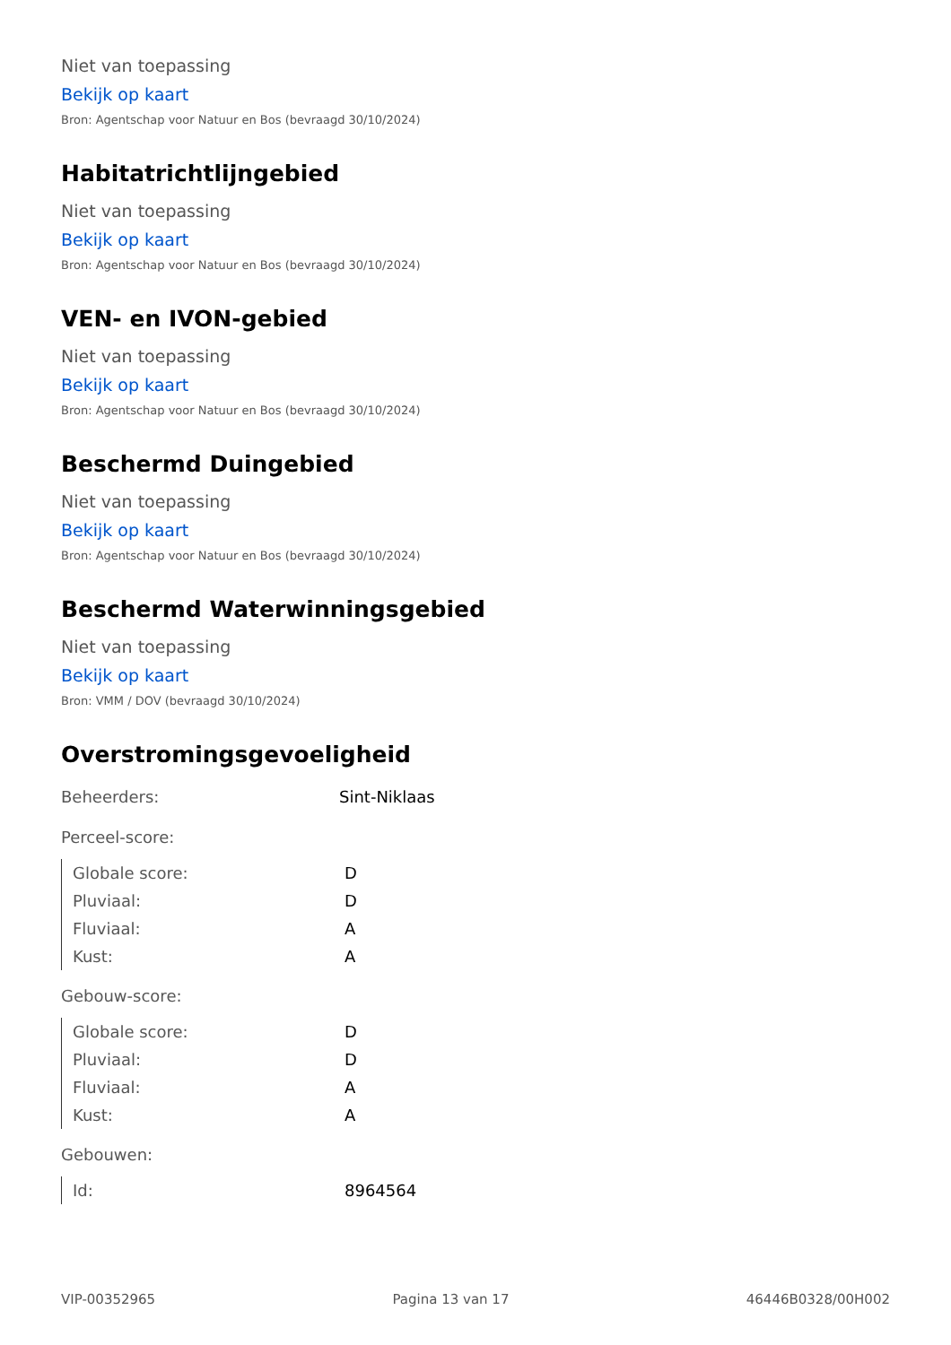Niet van toepassing
Bekijk op kaart
Bron: Agentschap voor Natuur en Bos (bevraagd 30/10/2024)
Habitatrichtlijngebied
Niet van toepassing
Bekijk op kaart
Bron: Agentschap voor Natuur en Bos (bevraagd 30/10/2024)
VEN- en IVON-gebied
Niet van toepassing
Bekijk op kaart
Bron: Agentschap voor Natuur en Bos (bevraagd 30/10/2024)
Beschermd Duingebied
Niet van toepassing
Bekijk op kaart
Bron: Agentschap voor Natuur en Bos (bevraagd 30/10/2024)
Beschermd Waterwinningsgebied
Niet van toepassing
Bekijk op kaart
Bron: VMM / DOV (bevraagd 30/10/2024)
Overstromingsgevoeligheid
| Beheerders: | Sint-Niklaas |
| Perceel-score: |
| Globale score: | D |
| Pluviaal: | D |
| Fluviaal: | A |
| Kust: | A |
| Gebouw-score: |
| Globale score: | D |
| Pluviaal: | D |
| Fluviaal: | A |
| Kust: | A |
| Gebouwen: |
| Id: | 8964564 |
VIP-00352965 Pagina 13 van 17 46446B0328/00H002